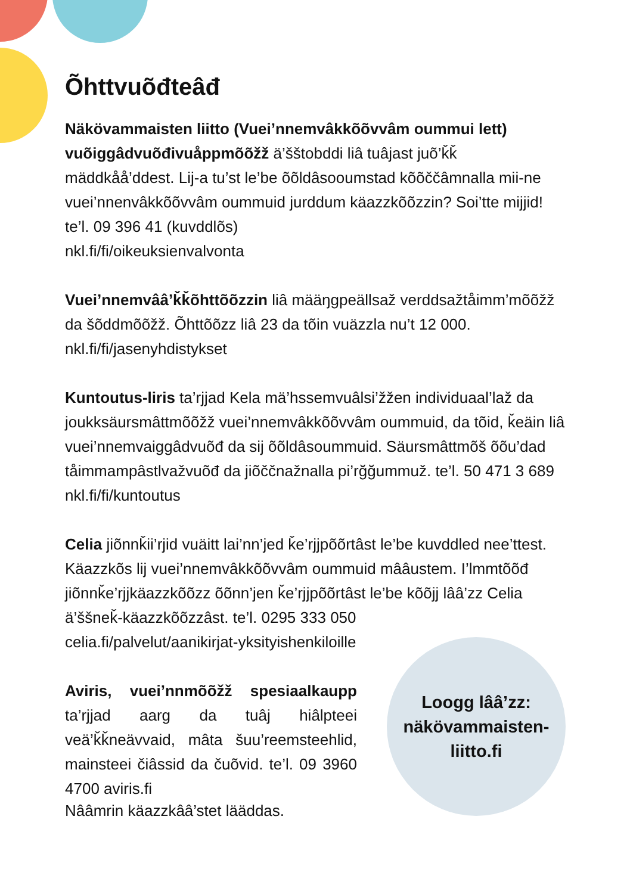Õhttvuõđteâđ
Näkövammaisten liitto (Vuei’nnemvâkkõõvvâm oummui lett) vuõiggâdvuõđivuåppmõõžž ä’šštobddi liâ tuâjast juõ’ǩǩ mäddkåå’ddest. Lij-a tu’st le’be õõldâsooumstad kõõččâmnalla mii-ne vuei’nnenvâkkõõvvâm oummuid jurddum käazzkõõzzin? Soi’tte mijjid!
te’l. 09 396 41 (kuvddlõs)
nkl.fi/fi/oikeuksienvalvonta
Vuei’nnemvââ’ǩǩõhttõõzzin liâ määŋgpeällsaž verddsažtåimm’mõõžž da šõddmõõžž. Õhttõõzz liâ 23 da tõin vuäzzla nu’t 12 000.
nkl.fi/fi/jasenyhdistykset
Kuntoutus-liris ta’rjjad Kela mä’hssemvuâlsi’žžen individuaal’laž da joukksäursmâttmõõžž vuei’nnemvâkkõõvvâm oummuid, da tõid, ǩeäin liâ vuei’nnemvaiggâdvuõđ da sij õõldâsoummuid. Säursmâttmõš õõu’dad tåimmampâstlvažvuõđ da jiõččnažnalla pi’rğğummuž. te’l. 50 471 3 689 nkl.fi/fi/kuntoutus
Celia jiõnnǩii’rjid vuäitt lai’nn’jed ǩe’rjjpõõrtâst le’be kuvddled nee’ttest. Käazzkõs lij vuei’nnemvâkkõõvvâm oummuid mââustem. I’lmmtõõđ jiõnnǩe’rjjkäazzkõõzz õõnn’jen ǩe’rjjpõõrtâst le’be kõõjj lââ’zz Celia ä’ššneǩ-käazzkõõzzâst. te’l. 0295 333 050
celia.fi/palvelut/aanikirjat-yksityishenkiloille
Aviris, vuei’nnmõõžž spesiaalkaupp ta’rjjad aarg da tuâj hiâlpteei veä’ǩǩneävvaid, mâta šuu’reemsteehlid, mainsteei čiâssid da čuõvid. te’l. 09 3960 4700 aviris.fi
Loogg lââ’zz:
näkövammaisten-
liitto.fi
Nââmrin käazzkââ’stet lääddas.